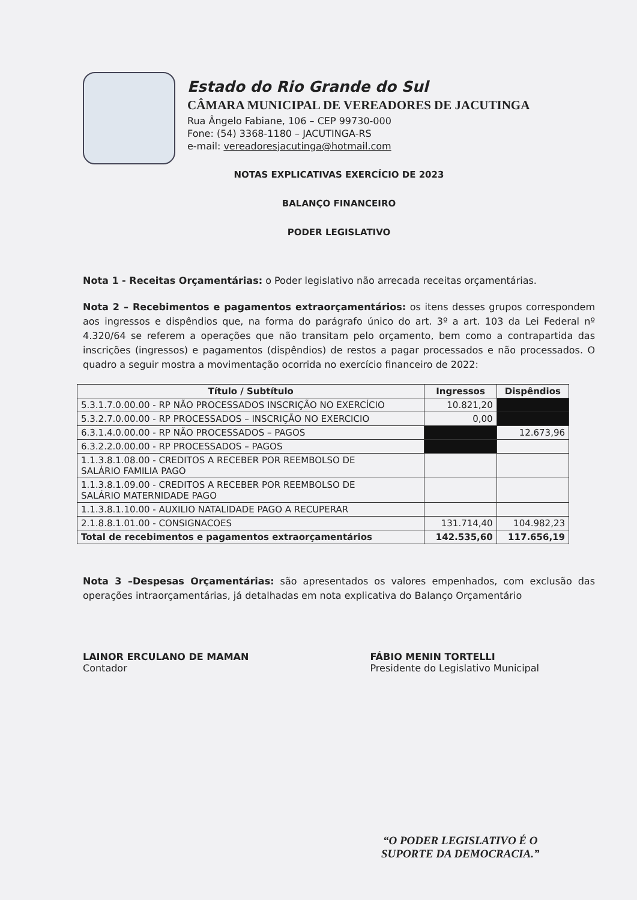Estado do Rio Grande do Sul
CÂMARA MUNICIPAL DE VEREADORES DE JACUTINGA
Rua Ângelo Fabiane, 106 – CEP 99730-000
Fone: (54) 3368-1180 – JACUTINGA-RS
e-mail: vereadoresjacutinga@hotmail.com
NOTAS EXPLICATIVAS EXERCÍCIO DE 2023
BALANÇO FINANCEIRO
PODER LEGISLATIVO
Nota 1 - Receitas Orçamentárias: o Poder legislativo não arrecada receitas orçamentárias.
Nota 2 – Recebimentos e pagamentos extraorçamentários: os itens desses grupos correspondem aos ingressos e dispêndios que, na forma do parágrafo único do art. 3º a art. 103 da Lei Federal nº 4.320/64 se referem a operações que não transitam pelo orçamento, bem como a contrapartida das inscrições (ingressos) e pagamentos (dispêndios) de restos a pagar processados e não processados. O quadro a seguir mostra a movimentação ocorrida no exercício financeiro de 2022:
| Título / Subtítulo | Ingressos | Dispêndios |
| --- | --- | --- |
| 5.3.1.7.0.00.00 - RP NÃO PROCESSADOS INSCRIÇÃO NO EXERCÍCIO | 10.821,20 | |
| 5.3.2.7.0.00.00 - RP PROCESSADOS – INSCRIÇÃO NO EXERCICIO | 0,00 | |
| 6.3.1.4.0.00.00 - RP NÃO PROCESSADOS – PAGOS | | 12.673,96 |
| 6.3.2.2.0.00.00 - RP PROCESSADOS – PAGOS | | |
| 1.1.3.8.1.08.00 - CREDITOS A RECEBER POR REEMBOLSO DE SALÁRIO FAMILIA PAGO | | |
| 1.1.3.8.1.09.00 - CREDITOS A RECEBER POR REEMBOLSO DE SALÁRIO MATERNIDADE PAGO | | |
| 1.1.3.8.1.10.00 - AUXILIO NATALIDADE PAGO A RECUPERAR | | |
| 2.1.8.8.1.01.00 - CONSIGNACOES | 131.714,40 | 104.982,23 |
| Total de recebimentos e pagamentos extraorçamentários | 142.535,60 | 117.656,19 |
Nota 3 –Despesas Orçamentárias: são apresentados os valores empenhados, com exclusão das operações intraorçamentárias, já detalhadas em nota explicativa do Balanço Orçamentário
LAINOR ERCULANO DE MAMAN
Contador
FÁBIO MENIN TORTELLI
Presidente do Legislativo Municipal
“O PODER LEGISLATIVO É O
SUPORTE DA DEMOCRACIA.”